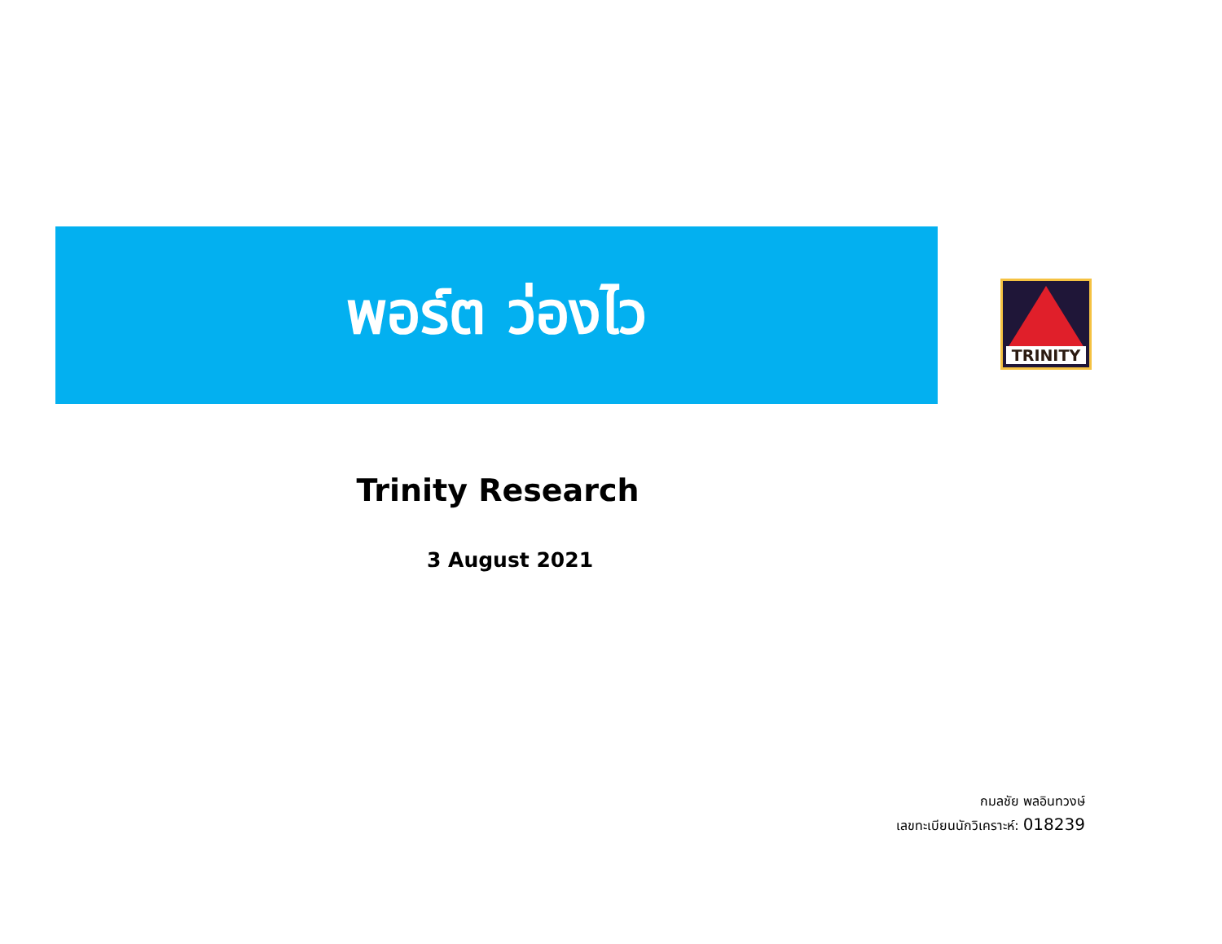พอร์ต ว่องไว TRINITY
Trinity Research
3 August 2021
กมลชัย พลอินทวงษ์
เลขทะเบียนนักวิเคราะห์: 018239